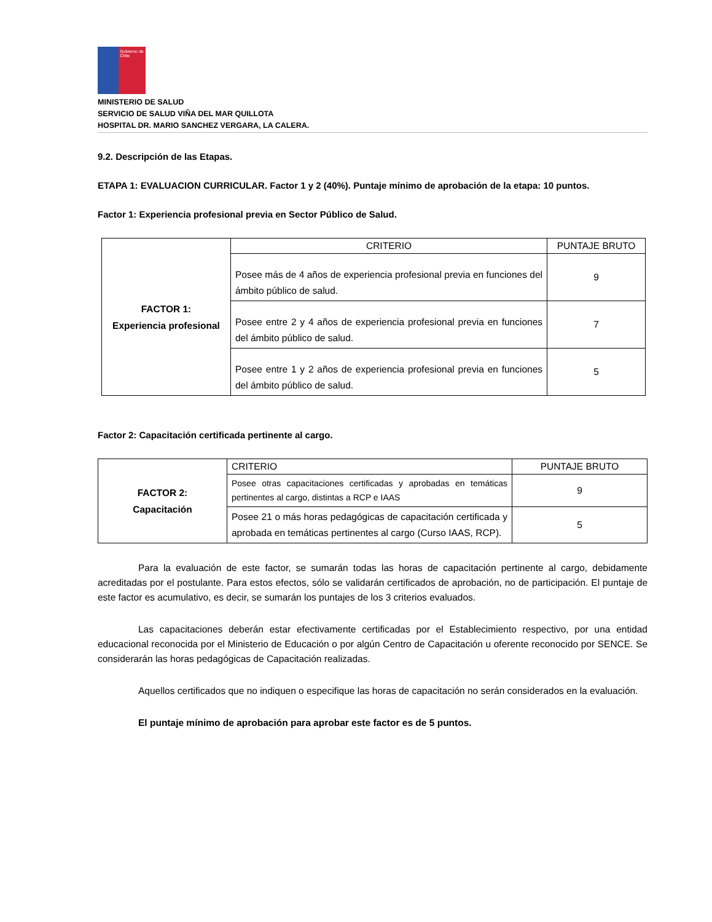Gobierno de Chile
MINISTERIO DE SALUD
SERVICIO DE SALUD VIÑA DEL MAR QUILLOTA
HOSPITAL DR. MARIO SANCHEZ VERGARA, LA CALERA.
9.2. Descripción de las Etapas.
ETAPA 1: EVALUACION CURRICULAR. Factor 1 y 2 (40%). Puntaje mínimo de aprobación de la etapa: 10 puntos.
Factor 1: Experiencia profesional previa en Sector Público de Salud.
| FACTOR 1: Experiencia profesional | CRITERIO | PUNTAJE BRUTO |
| | Posee más de 4 años de experiencia profesional previa en funciones del ámbito público de salud. | 9 |
| | Posee entre 2 y 4 años de experiencia profesional previa en funciones del ámbito público de salud. | 7 |
| | Posee entre 1 y 2 años de experiencia profesional previa en funciones del ámbito público de salud. | 5 |
Factor 2: Capacitación certificada pertinente al cargo.
| FACTOR 2: Capacitación | CRITERIO | PUNTAJE BRUTO |
| | Posee otras capacitaciones certificadas y aprobadas en temáticas pertinentes al cargo, distintas a RCP e IAAS | 9 |
| | Posee 21 o más horas pedagógicas de capacitación certificada y aprobada en temáticas pertinentes al cargo (Curso IAAS, RCP). | 5 |
Para la evaluación de este factor, se sumarán todas las horas de capacitación pertinente al cargo, debidamente acreditadas por el postulante. Para estos efectos, sólo se validarán certificados de aprobación, no de participación. El puntaje de este factor es acumulativo, es decir, se sumarán los puntajes de los 3 criterios evaluados.
Las capacitaciones deberán estar efectivamente certificadas por el Establecimiento respectivo, por una entidad educacional reconocida por el Ministerio de Educación o por algún Centro de Capacitación u oferente reconocido por SENCE. Se considerarán las horas pedagógicas de Capacitación realizadas.
Aquellos certificados que no indiquen o especifique las horas de capacitación no serán considerados en la evaluación.
El puntaje mínimo de aprobación para aprobar este factor es de 5 puntos.